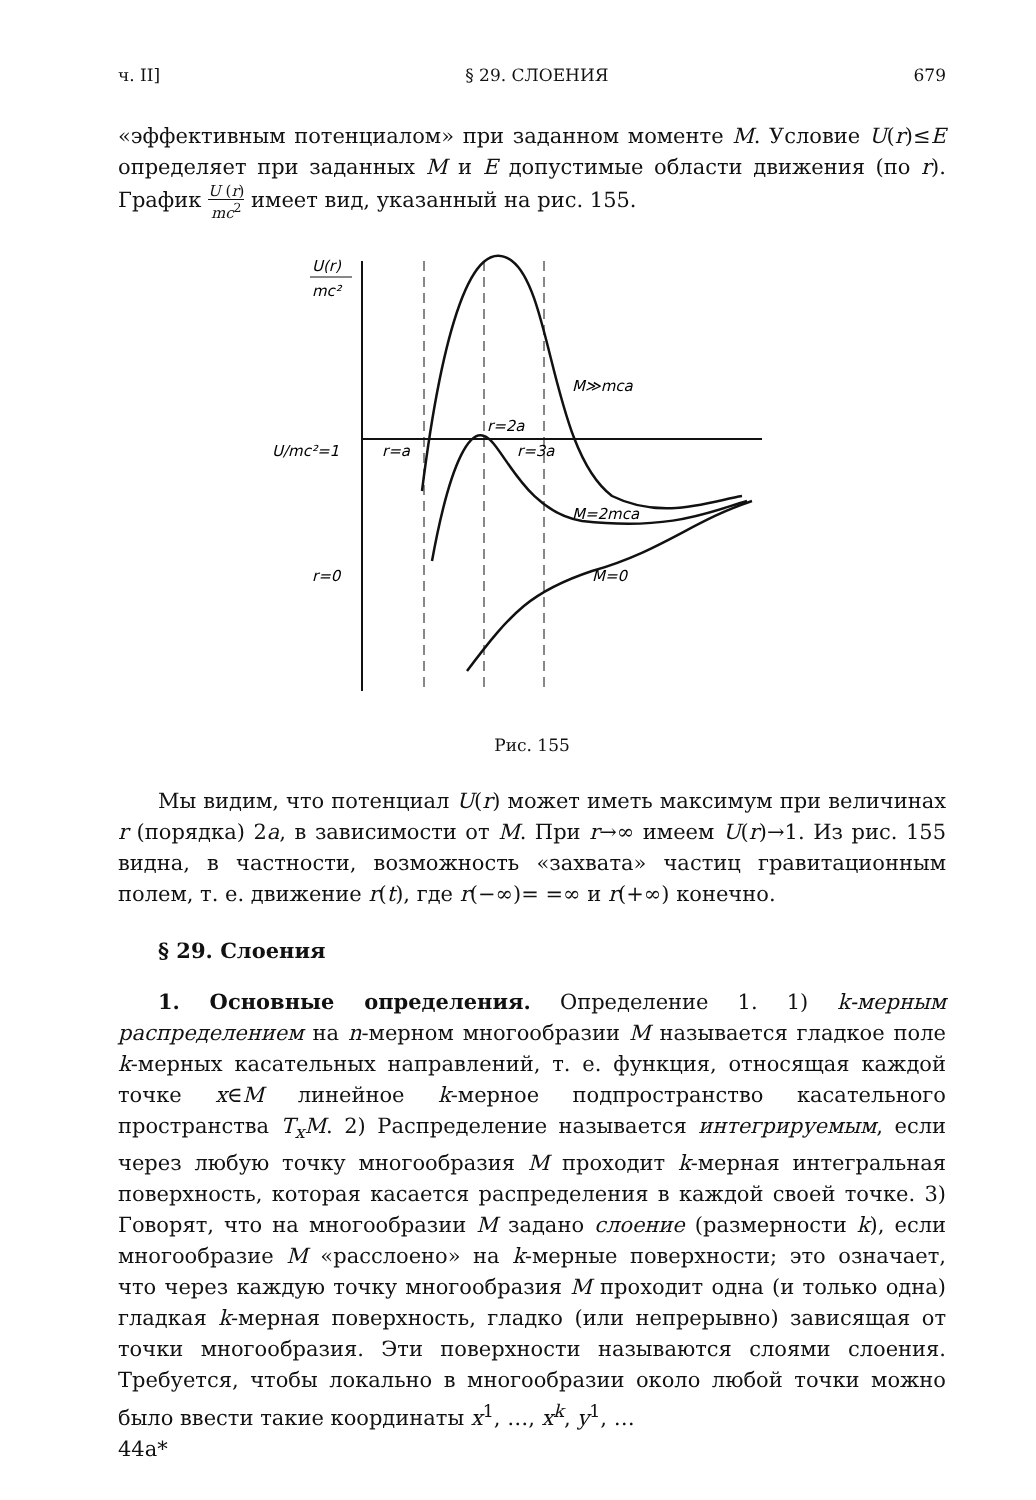ч. II] § 29. СЛОЕНИЯ 679
«эффективным потенциалом» при заданном моменте M. Условие U(r)≤E определяет при заданных M и E допустимые области движения (по r). График U (r) mc<sup>2</sup> имеет вид, указанный на рис. 155.
U(r)
mc²
U/mc²=1
r=a
r=2a
r=3a
r=0
M≫mca
M=2mca
M=0
Рис. 155
Мы видим, что потенциал U(r) может иметь максимум при величинах r (порядка) 2a, в зависимости от M. При r→∞ имеем U(r)→1. Из рис. 155 видна, в частности, возможность «захвата» частиц гравитационным полем, т. е. движение r(t), где r(−∞)= =∞ и r(+∞) конечно.
§ 29. Слоения
1. Основные определения. Определение 1. 1) k-мерным распределением на n-мерном многообразии M называется гладкое поле k-мерных касательных направлений, т. е. функция, относящая каждой точке x∈M линейное k-мерное подпространство касательного пространства T<sub>x</sub>M. 2) Распределение называется интегрируемым, если через любую точку многообразия M проходит k-мерная интегральная поверхность, которая касается распределения в каждой своей точке. 3) Говорят, что на многообразии M задано слоение (размерности k), если многообразие M «расслоено» на k-мерные поверхности; это означает, что через каждую точку многообразия M проходит одна (и только одна) гладкая k-мерная поверхность, гладко (или непрерывно) зависящая от точки многообразия. Эти поверхности называются слоями слоения. Требуется, чтобы локально в многообразии около любой точки можно было ввести такие координаты x<sup>1</sup>, …, x<sup>k</sup>, y<sup>1</sup>, …
44a*